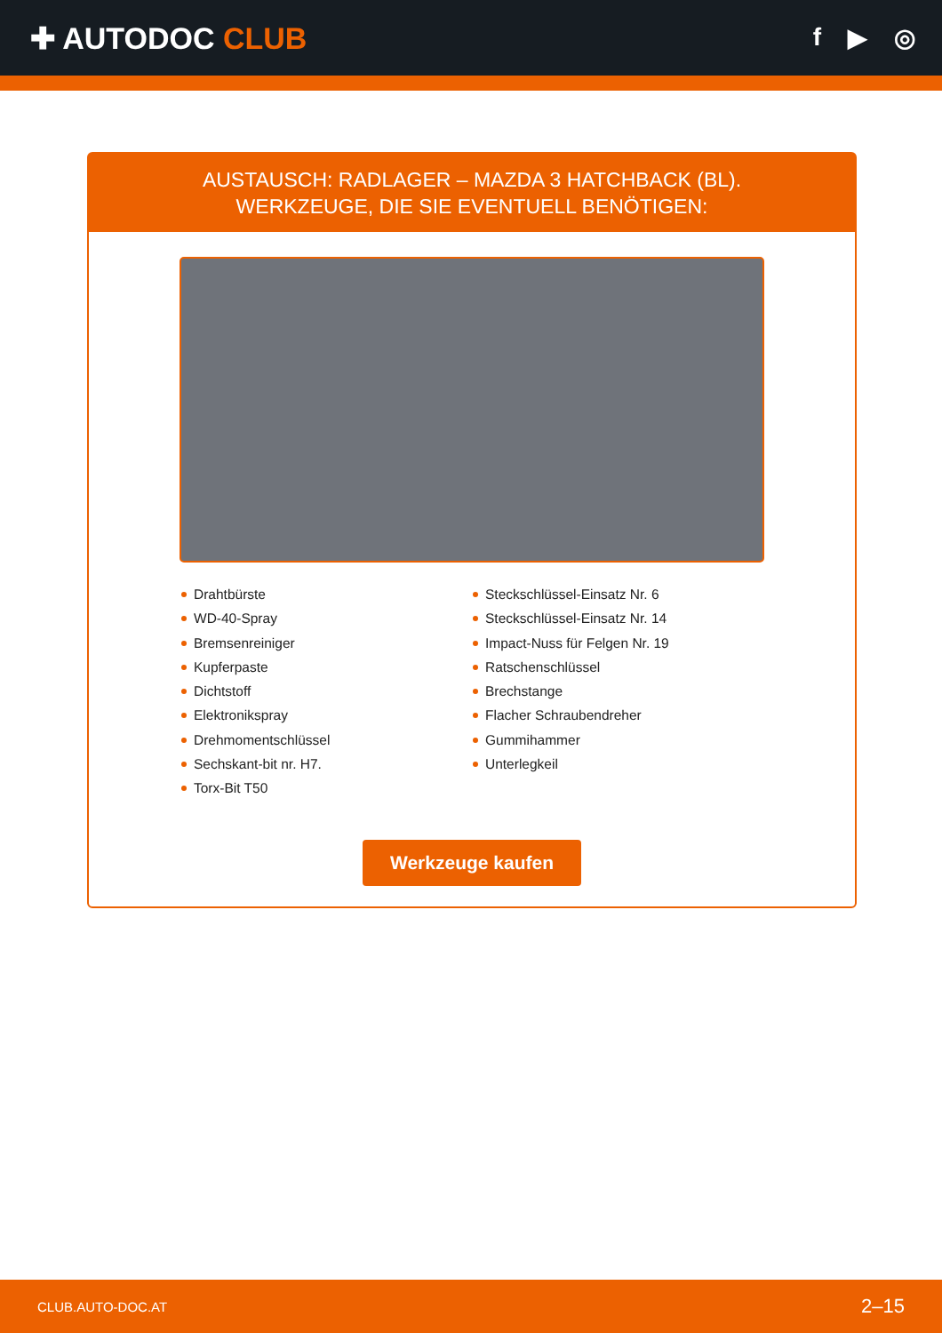✚ AUTODOC CLUB
f ▶ ◎
AUSTAUSCH: RADLAGER – MAZDA 3 HATCHBACK (BL).
WERKZEUGE, DIE SIE EVENTUELL BENÖTIGEN:
Drahtbürste
WD-40-Spray
Bremsenreiniger
Kupferpaste
Dichtstoff
Elektronikspray
Drehmomentschlüssel
Sechskant-bit nr. H7.
Torx-Bit T50
Steckschlüssel-Einsatz Nr. 6
Steckschlüssel-Einsatz Nr. 14
Impact-Nuss für Felgen Nr. 19
Ratschenschlüssel
Brechstange
Flacher Schraubendreher
Gummihammer
Unterlegkeil
Werkzeuge kaufen
CLUB.AUTO-DOC.AT 2–15